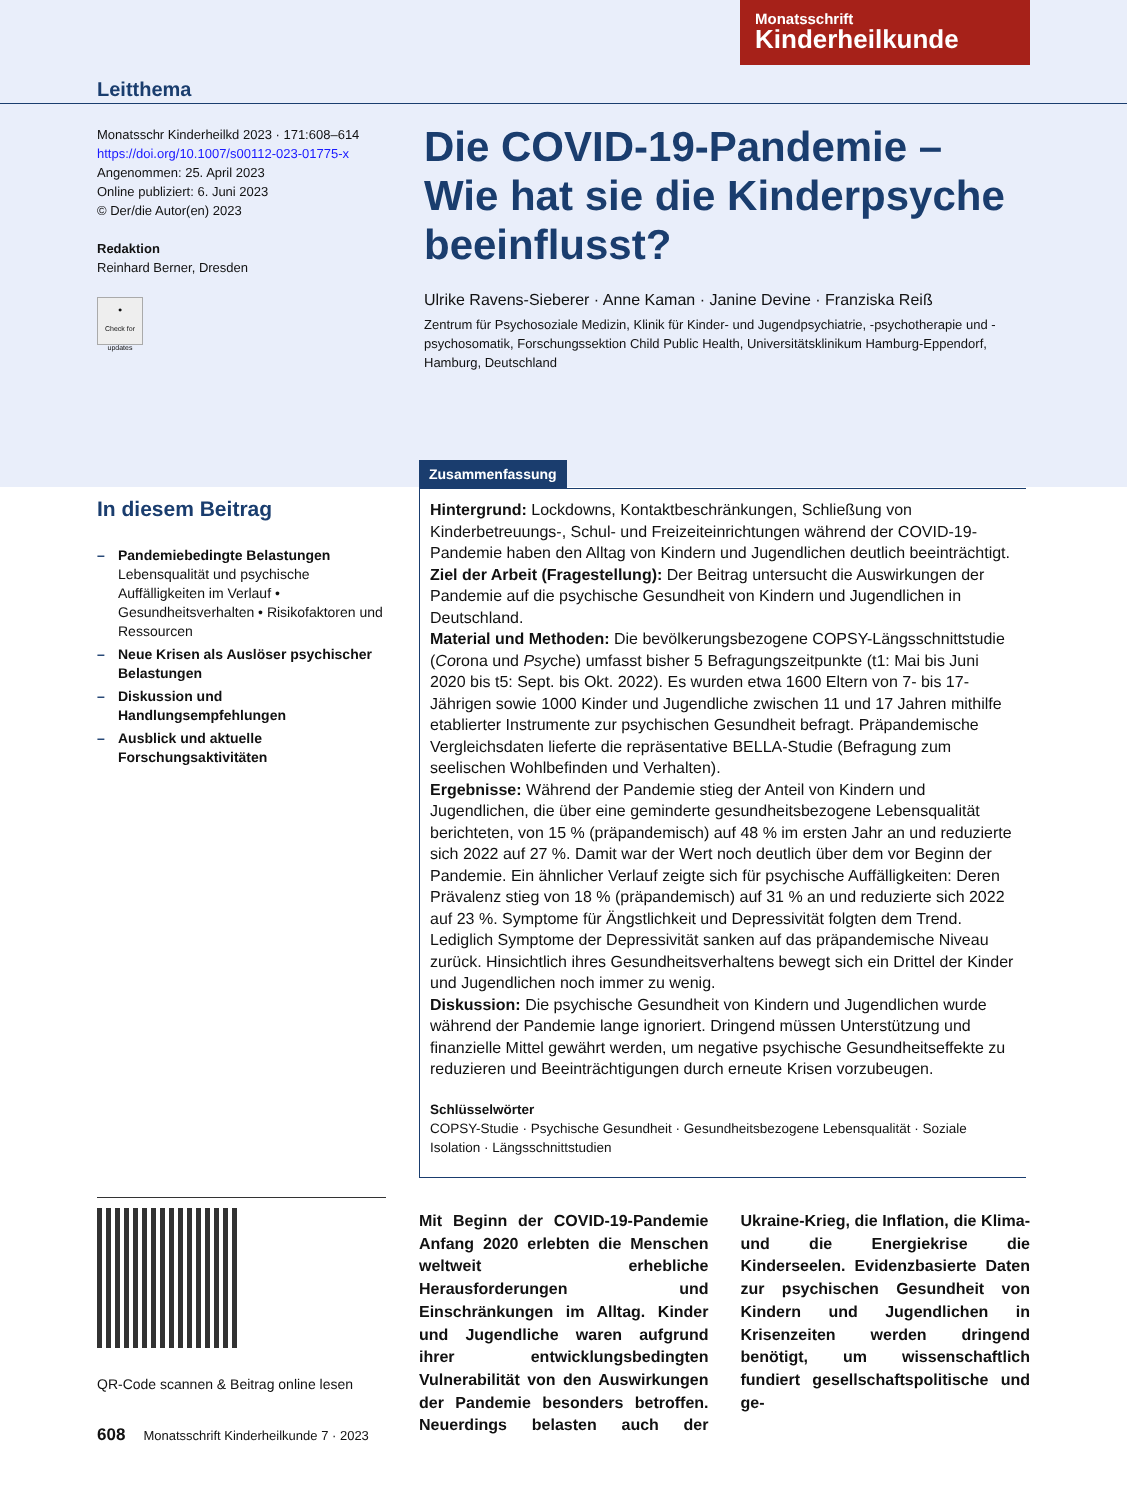Monatsschrift
Kinderheilkunde
Leitthema
Monatsschr Kinderheilkd 2023 · 171:608–614
https://doi.org/10.1007/s00112-023-01775-x
Angenommen: 25. April 2023
Online publiziert: 6. Juni 2023
© Der/die Autor(en) 2023
Redaktion
Reinhard Berner, Dresden
●
Check for updates
Die COVID-19-Pandemie – Wie hat sie die Kinderpsyche beeinflusst?
Ulrike Ravens-Sieberer · Anne Kaman · Janine Devine · Franziska Reiß
Zentrum für Psychosoziale Medizin, Klinik für Kinder- und Jugendpsychiatrie, -psychotherapie und -psychosomatik, Forschungssektion Child Public Health, Universitätsklinikum Hamburg-Eppendorf, Hamburg, Deutschland
In diesem Beitrag
– Pandemiebedingte Belastungen
Lebensqualität und psychische Auffälligkeiten im Verlauf • Gesundheitsverhalten • Risikofaktoren und Ressourcen
– Neue Krisen als Auslöser psychischer Belastungen
– Diskussion und Handlungsempfehlungen
– Ausblick und aktuelle Forschungsaktivitäten
Zusammenfassung
Hintergrund: Lockdowns, Kontaktbeschränkungen, Schließung von Kinderbetreuungs-, Schul- und Freizeiteinrichtungen während der COVID-19-Pandemie haben den Alltag von Kindern und Jugendlichen deutlich beeinträchtigt.
Ziel der Arbeit (Fragestellung): Der Beitrag untersucht die Auswirkungen der Pandemie auf die psychische Gesundheit von Kindern und Jugendlichen in Deutschland.
Material und Methoden: Die bevölkerungsbezogene COPSY-Längsschnittstudie (Corona und Psyche) umfasst bisher 5 Befragungszeitpunkte (t1: Mai bis Juni 2020 bis t5: Sept. bis Okt. 2022). Es wurden etwa 1600 Eltern von 7- bis 17-Jährigen sowie 1000 Kinder und Jugendliche zwischen 11 und 17 Jahren mithilfe etablierter Instrumente zur psychischen Gesundheit befragt. Präpandemische Vergleichsdaten lieferte die repräsentative BELLA-Studie (Befragung zum seelischen Wohlbefinden und Verhalten).
Ergebnisse: Während der Pandemie stieg der Anteil von Kindern und Jugendlichen, die über eine geminderte gesundheitsbezogene Lebensqualität berichteten, von 15 % (präpandemisch) auf 48 % im ersten Jahr an und reduzierte sich 2022 auf 27 %. Damit war der Wert noch deutlich über dem vor Beginn der Pandemie. Ein ähnlicher Verlauf zeigte sich für psychische Auffälligkeiten: Deren Prävalenz stieg von 18 % (präpandemisch) auf 31 % an und reduzierte sich 2022 auf 23 %. Symptome für Ängstlichkeit und Depressivität folgten dem Trend. Lediglich Symptome der Depressivität sanken auf das präpandemische Niveau zurück. Hinsichtlich ihres Gesundheitsverhaltens bewegt sich ein Drittel der Kinder und Jugendlichen noch immer zu wenig.
Diskussion: Die psychische Gesundheit von Kindern und Jugendlichen wurde während der Pandemie lange ignoriert. Dringend müssen Unterstützung und finanzielle Mittel gewährt werden, um negative psychische Gesundheitseffekte zu reduzieren und Beeinträchtigungen durch erneute Krisen vorzubeugen.
Schlüsselwörter
COPSY-Studie · Psychische Gesundheit · Gesundheitsbezogene Lebensqualität · Soziale Isolation · Längsschnittstudien
QR-Code scannen & Beitrag online lesen
Mit Beginn der COVID-19-Pandemie Anfang 2020 erlebten die Menschen weltweit erhebliche Herausforderungen und Einschränkungen im Alltag. Kinder und Jugendliche waren aufgrund ihrer entwicklungsbedingten Vulnerabilität von den Auswirkungen der Pandemie besonders betroffen. Neuerdings belasten auch der Ukraine-Krieg, die Inflation, die Klima- und die Energiekrise die Kinderseelen. Evidenzbasierte Daten zur psychischen Gesundheit von Kindern und Jugendlichen in Krisenzeiten werden dringend benötigt, um wissenschaftlich fundiert gesellschaftspolitische und ge-
608 Monatsschrift Kinderheilkunde 7 · 2023